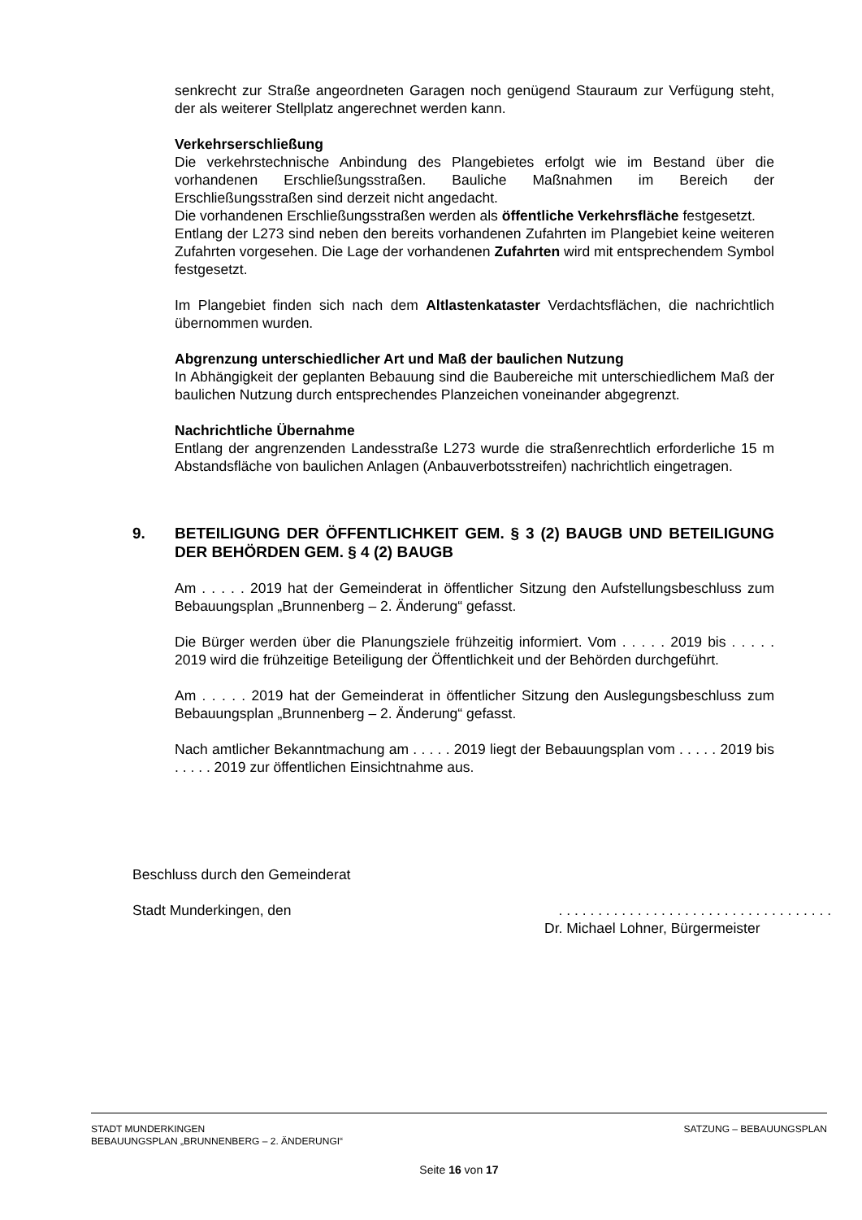senkrecht zur Straße angeordneten Garagen noch genügend Stauraum zur Verfügung steht, der als weiterer Stellplatz angerechnet werden kann.
Verkehrserschließung
Die verkehrstechnische Anbindung des Plangebietes erfolgt wie im Bestand über die vorhandenen Erschließungsstraßen. Bauliche Maßnahmen im Bereich der Erschließungsstraßen sind derzeit nicht angedacht.
Die vorhandenen Erschließungsstraßen werden als öffentliche Verkehrsfläche festgesetzt.
Entlang der L273 sind neben den bereits vorhandenen Zufahrten im Plangebiet keine weiteren Zufahrten vorgesehen. Die Lage der vorhandenen Zufahrten wird mit entsprechendem Symbol festgesetzt.
Im Plangebiet finden sich nach dem Altlastenkataster Verdachtsflächen, die nachrichtlich übernommen wurden.
Abgrenzung unterschiedlicher Art und Maß der baulichen Nutzung
In Abhängigkeit der geplanten Bebauung sind die Baubereiche mit unterschiedlichem Maß der baulichen Nutzung durch entsprechendes Planzeichen voneinander abgegrenzt.
Nachrichtliche Übernahme
Entlang der angrenzenden Landesstraße L273 wurde die straßenrechtlich erforderliche 15 m Abstandsfläche von baulichen Anlagen (Anbauverbotsstreifen) nachrichtlich eingetragen.
9. BETEILIGUNG DER ÖFFENTLICHKEIT GEM. § 3 (2) BAUGB UND BETEILIGUNG DER BEHÖRDEN GEM. § 4 (2) BAUGB
Am . . . . . 2019 hat der Gemeinderat in öffentlicher Sitzung den Aufstellungsbeschluss zum Bebauungsplan „Brunnenberg – 2. Änderung“ gefasst.
Die Bürger werden über die Planungsziele frühzeitig informiert. Vom . . . . . 2019 bis . . . . . 2019 wird die frühzeitige Beteiligung der Öffentlichkeit und der Behörden durchgeführt.
Am . . . . . 2019 hat der Gemeinderat in öffentlicher Sitzung den Auslegungsbeschluss zum Bebauungsplan „Brunnenberg – 2. Änderung“ gefasst.
Nach amtlicher Bekanntmachung am . . . . . 2019 liegt der Bebauungsplan vom . . . . . 2019 bis . . . . . 2019 zur öffentlichen Einsichtnahme aus.
Beschluss durch den Gemeinderat
Stadt Munderkingen, den. . . . . . . . . . . . . . . . . . . . . . . . . . . . . . . . . . .
Dr. Michael Lohner, Bürgermeister
STADT MUNDERKINGEN SATZUNG – BEBAUUNGSPLAN
BEBAUUNGSPLAN „BRUNNENBERG – 2. ÄNDERUNGI“
Seite 16 von 17